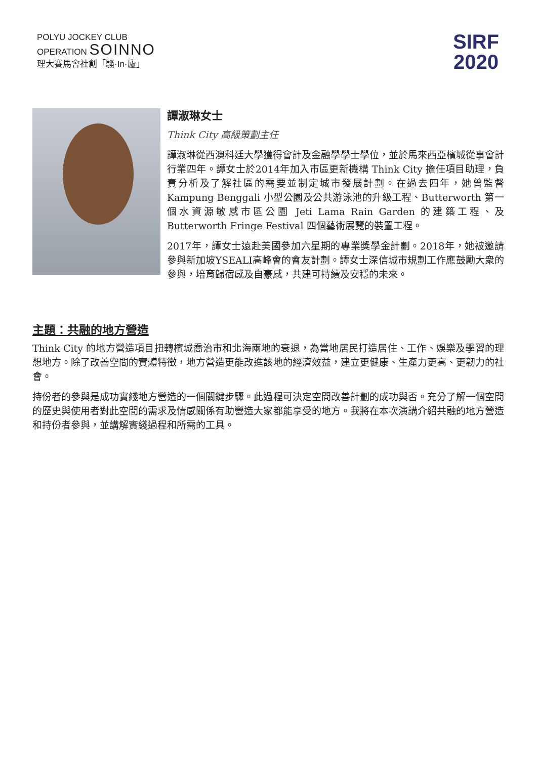POLYU JOCKEY CLUB
OPERATION SOINNO
理大賽馬會社創「騷·In·廬」
SIRF
2020
譚淑琳女士
Think City 高級策劃主任
譚淑琳從西澳科廷大學獲得會計及金融學學士學位，並於馬來西亞檳城從事會計行業四年。譚女士於2014年加入市區更新機構 Think City 擔任項目助理，負責分析及了解社區的需要並制定城市發展計劃。在過去四年，她曾監督 Kampung Benggali 小型公園及公共游泳池的升級工程、Butterworth 第一個水資源敏感市區公園 Jeti Lama Rain Garden 的建築工程、及 Butterworth Fringe Festival 四個藝術展覽的裝置工程。
2017年，譚女士遠赴美國參加六星期的專業獎學金計劃。2018年，她被邀請參與新加坡YSEALI高峰會的會友計劃。譚女士深信城市規劃工作應鼓勵大衆的參與，培育歸宿感及自豪感，共建可持續及安穩的未來。
主題：共融的地方營造
Think City 的地方營造項目扭轉檳城喬治市和北海兩地的衰退，為當地居民打造居住、工作、娛樂及學習的理想地方。除了改善空間的實體特徵，地方營造更能改進該地的經濟效益，建立更健康、生產力更高、更韌力的社會。
持份者的參與是成功實綫地方營造的一個關鍵步驟。此過程可決定空間改善計劃的成功與否。充分了解一個空間的歷史與使用者對此空間的需求及情感關係有助營造大家都能享受的地方。我將在本次演講介紹共融的地方營造和持份者參與，並講解實綫過程和所需的工具。